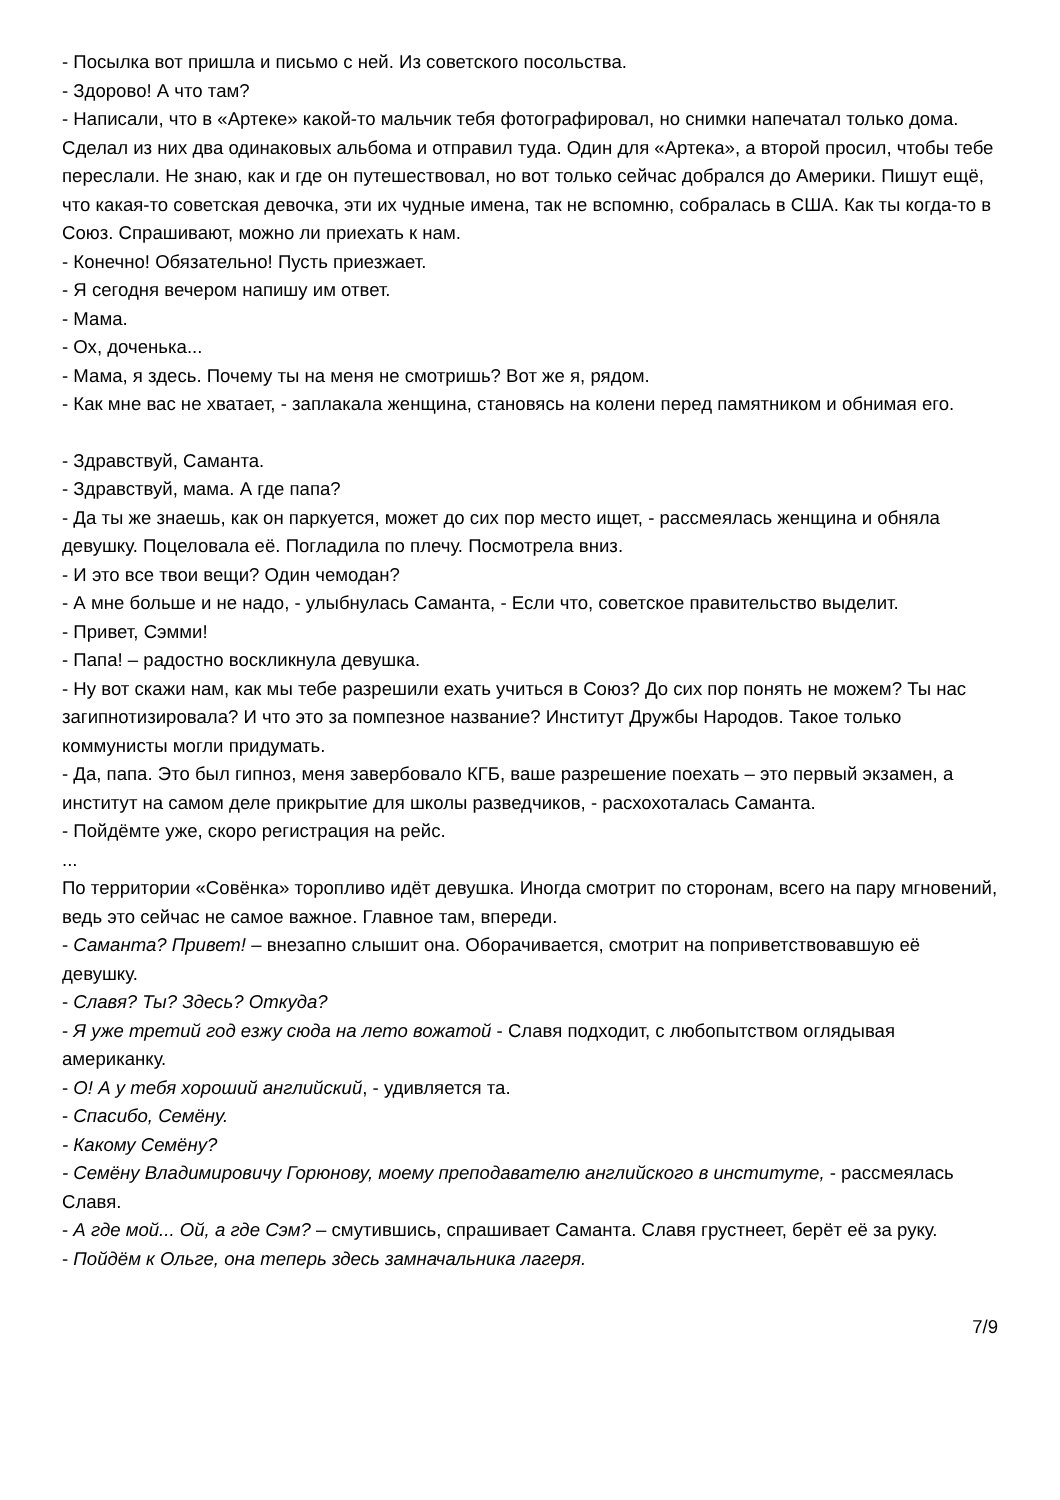- Посылка вот пришла и письмо с ней. Из советского посольства.
- Здорово! А что там?
- Написали, что в «Артеке» какой-то мальчик тебя фотографировал, но снимки напечатал только дома. Сделал из них два одинаковых альбома и отправил туда. Один для «Артека», а второй просил, чтобы тебе переслали. Не знаю, как и где он путешествовал, но вот только сейчас добрался до Америки. Пишут ещё, что какая-то советская девочка, эти их чудные имена, так не вспомню, собралась в США. Как ты когда-то в Союз. Спрашивают, можно ли приехать к нам.
- Конечно! Обязательно! Пусть приезжает.
- Я сегодня вечером напишу им ответ.
- Мама.
- Ох, доченька...
- Мама, я здесь. Почему ты на меня не смотришь? Вот же я, рядом.
- Как мне вас не хватает, - заплакала женщина, становясь на колени перед памятником и обнимая его.
- Здравствуй, Саманта.
- Здравствуй, мама. А где папа?
- Да ты же знаешь, как он паркуется, может до сих пор место ищет, - рассмеялась женщина и обняла девушку. Поцеловала её. Погладила по плечу. Посмотрела вниз.
- И это все твои вещи? Один чемодан?
- А мне больше и не надо, - улыбнулась Саманта, - Если что, советское правительство выделит.
- Привет, Сэмми!
- Папа! – радостно воскликнула девушка.
- Ну вот скажи нам, как мы тебе разрешили ехать учиться в Союз? До сих пор понять не можем? Ты нас загипнотизировала? И что это за помпезное название? Институт Дружбы Народов. Такое только коммунисты могли придумать.
- Да, папа. Это был гипноз, меня завербовало КГБ, ваше разрешение поехать – это первый экзамен, а институт на самом деле прикрытие для школы разведчиков, - расхохоталась Саманта.
- Пойдёмте уже, скоро регистрация на рейс.
...
По территории «Совёнка» торопливо идёт девушка. Иногда смотрит по сторонам, всего на пару мгновений, ведь это сейчас не самое важное. Главное там, впереди.
- Саманта? Привет! – внезапно слышит она. Оборачивается, смотрит на поприветствовавшую её девушку.
- Славя? Ты? Здесь? Откуда?
- Я уже третий год езжу сюда на лето вожатой - Славя подходит, с любопытством оглядывая американку.
- О! А у тебя хороший английский, - удивляется та.
- Спасибо, Семёну.
- Какому Семёну?
- Семёну Владимировичу Горюнову, моему преподавателю английского в институте, - рассмеялась Славя.
- А где мой... Ой, а где Сэм? – смутившись, спрашивает Саманта. Славя грустнеет, берёт её за руку.
- Пойдём к Ольге, она теперь здесь замначальника лагеря.
7/9